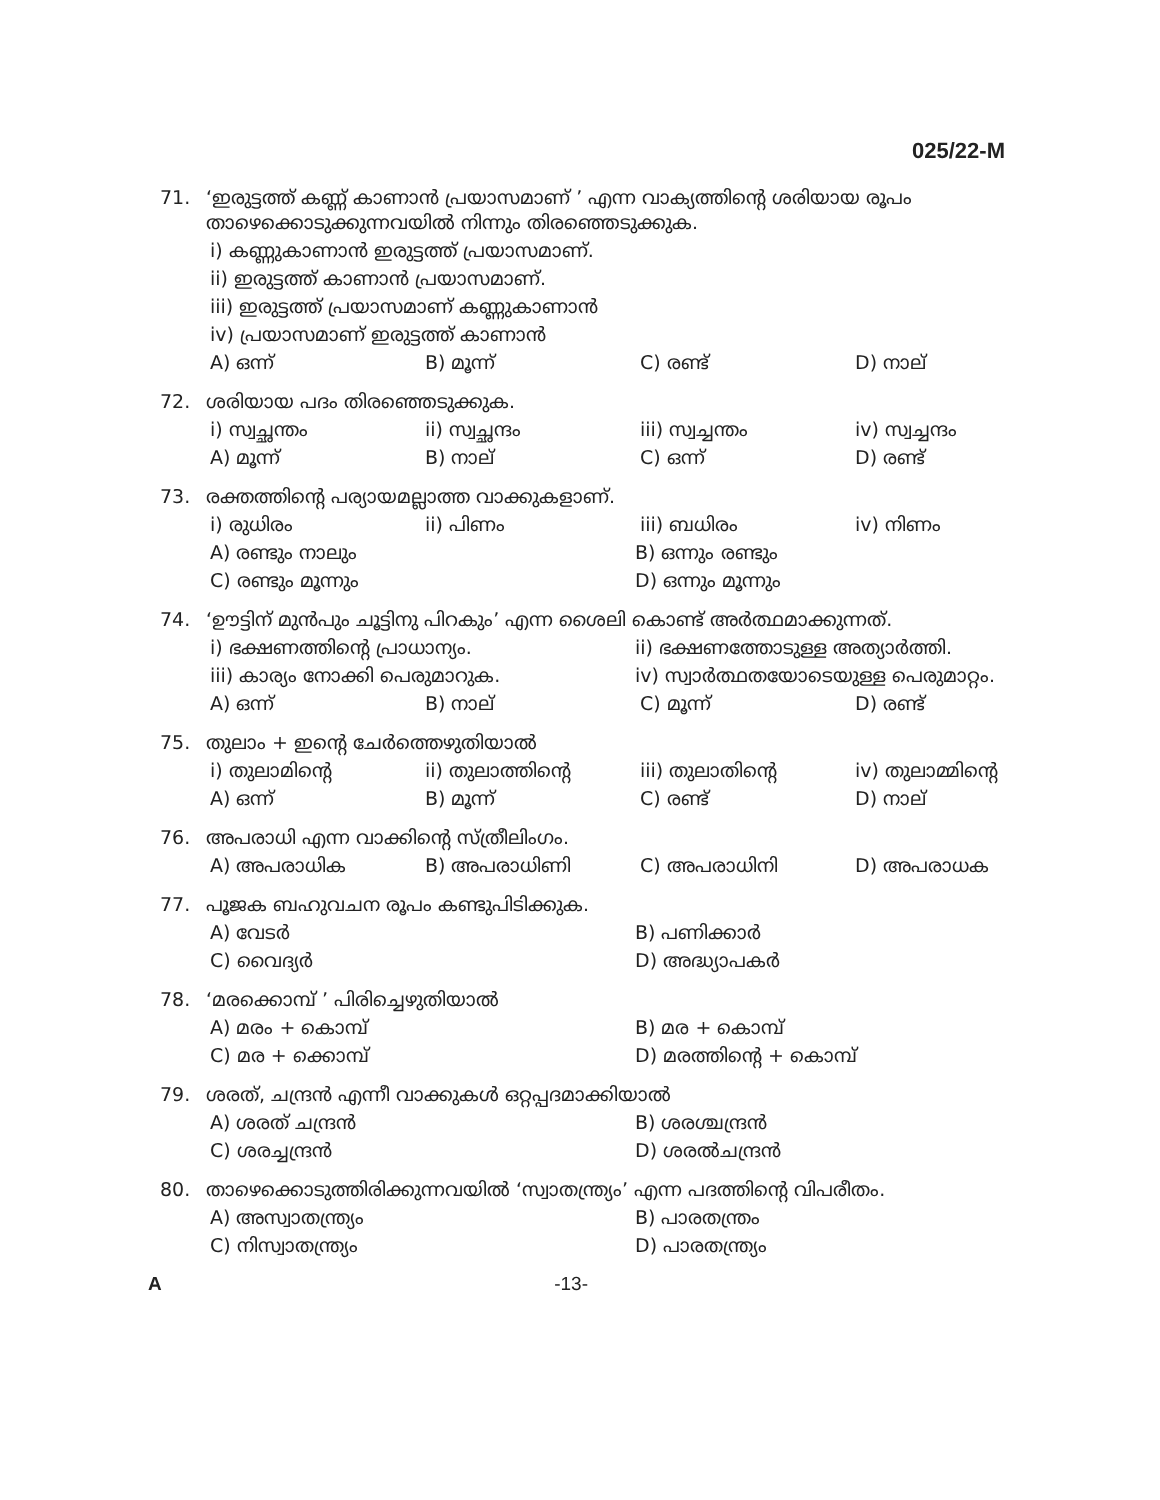025/22-M
71. ‘ഇരുട്ടത്ത് കണ്ണ് കാണാൻ പ്രയാസമാണ് ’ എന്ന വാക്യത്തിന്റെ ശരിയായ രൂപം താഴെക്കൊടുക്കുന്നവയിൽ നിന്നും തിരഞ്ഞെടുക്കുക.
i) കണ്ണുകാണാൻ ഇരുട്ടത്ത് പ്രയാസമാണ്.
ii) ഇരുട്ടത്ത് കാണാൻ പ്രയാസമാണ്.
iii) ഇരുട്ടത്ത് പ്രയാസമാണ് കണ്ണുകാണാൻ
iv) പ്രയാസമാണ് ഇരുട്ടത്ത് കാണാൻ
A) ഒന്ന് B) മൂന്ന് C) രണ്ട് D) നാല്
72. ശരിയായ പദം തിരഞ്ഞെടുക്കുക.
i) സ്വച്ഛന്തം ii) സ്വച്ഛന്ദം iii) സ്വച്ചന്തം iv) സ്വച്ചന്ദം
A) മൂന്ന് B) നാല് C) ഒന്ന് D) രണ്ട്
73. രക്തത്തിന്റെ പര്യായമല്ലാത്ത വാക്കുകളാണ്.
i) രുധിരം ii) പിണം iii) ബധിരം iv) നിണം
A) രണ്ടും നാലും B) ഒന്നും രണ്ടും
C) രണ്ടും മൂന്നും D) ഒന്നും മൂന്നും
74. ‘ഊട്ടിന് മുൻപും ചൂട്ടിനു പിറകും’ എന്ന ശൈലി കൊണ്ട് അർത്ഥമാക്കുന്നത്.
i) ഭക്ഷണത്തിന്റെ പ്രാധാന്യം. ii) ഭക്ഷണത്തോടുള്ള അത്യാർത്തി.
iii) കാര്യം നോക്കി പെരുമാറുക. iv) സ്വാർത്ഥതയോടെയുള്ള പെരുമാറ്റം.
A) ഒന്ന് B) നാല് C) മൂന്ന് D) രണ്ട്
75. തുലാം + ഇന്റെ ചേർത്തെഴുതിയാൽ
i) തുലാമിന്റെ ii) തുലാത്തിന്റെ iii) തുലാതിന്റെ iv) തുലാമ്മിന്റെ
A) ഒന്ന് B) മൂന്ന് C) രണ്ട് D) നാല്
76. അപരാധി എന്ന വാക്കിന്റെ സ്ത്രീലിംഗം.
A) അപരാധിക B) അപരാധിണി C) അപരാധിനി D) അപരാധക
77. പൂജക ബഹുവചന രൂപം കണ്ടുപിടിക്കുക.
A) വേടർ B) പണിക്കാർ
C) വൈദ്യർ D) അദ്ധ്യാപകർ
78. ‘മരക്കൊമ്പ് ’ പിരിച്ചെഴുതിയാൽ
A) മരം + കൊമ്പ് B) മര + കൊമ്പ്
C) മര + ക്കൊമ്പ് D) മരത്തിന്റെ + കൊമ്പ്
79. ശരത്, ചന്ദ്രൻ എന്നീ വാക്കുകൾ ഒറ്റപ്പദമാക്കിയാൽ
A) ശരത് ചന്ദ്രൻ B) ശരശ്ചന്ദ്രൻ
C) ശരച്ചന്ദ്രൻ D) ശരൽചന്ദ്രൻ
80. താഴെക്കൊടുത്തിരിക്കുന്നവയിൽ ‘സ്വാതന്ത്ര്യം’ എന്ന പദത്തിന്റെ വിപരീതം.
A) അസ്വാതന്ത്ര്യം B) പാരതന്ത്രം
C) നിസ്വാതന്ത്ര്യം D) പാരതന്ത്ര്യം
A -13-